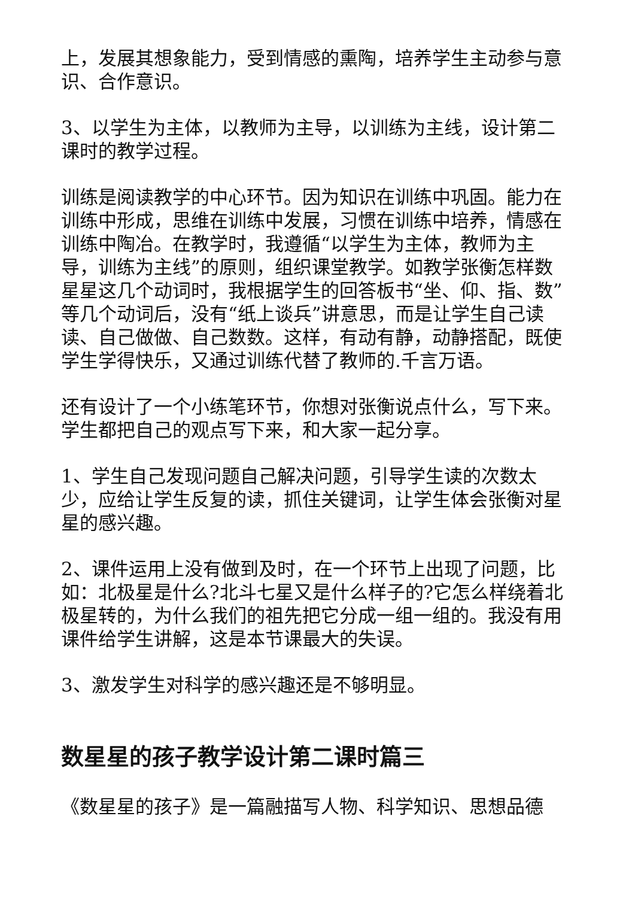上，发展其想象能力，受到情感的熏陶，培养学生主动参与意识、合作意识。
3、以学生为主体，以教师为主导，以训练为主线，设计第二课时的教学过程。
训练是阅读教学的中心环节。因为知识在训练中巩固。能力在训练中形成，思维在训练中发展，习惯在训练中培养，情感在训练中陶冶。在教学时，我遵循“以学生为主体，教师为主导，训练为主线”的原则，组织课堂教学。如教学张衡怎样数星星这几个动词时，我根据学生的回答板书“坐、仰、指、数”等几个动词后，没有“纸上谈兵”讲意思，而是让学生自己读读、自己做做、自己数数。这样，有动有静，动静搭配，既使学生学得快乐，又通过训练代替了教师的.千言万语。
还有设计了一个小练笔环节，你想对张衡说点什么，写下来。学生都把自己的观点写下来，和大家一起分享。
1、学生自己发现问题自己解决问题，引导学生读的次数太少，应给让学生反复的读，抓住关键词，让学生体会张衡对星星的感兴趣。
2、课件运用上没有做到及时，在一个环节上出现了问题，比如：北极星是什么?北斗七星又是什么样子的?它怎么样绕着北极星转的，为什么我们的祖先把它分成一组一组的。我没有用课件给学生讲解，这是本节课最大的失误。
3、激发学生对科学的感兴趣还是不够明显。
数星星的孩子教学设计第二课时篇三
《数星星的孩子》是一篇融描写人物、科学知识、思想品德